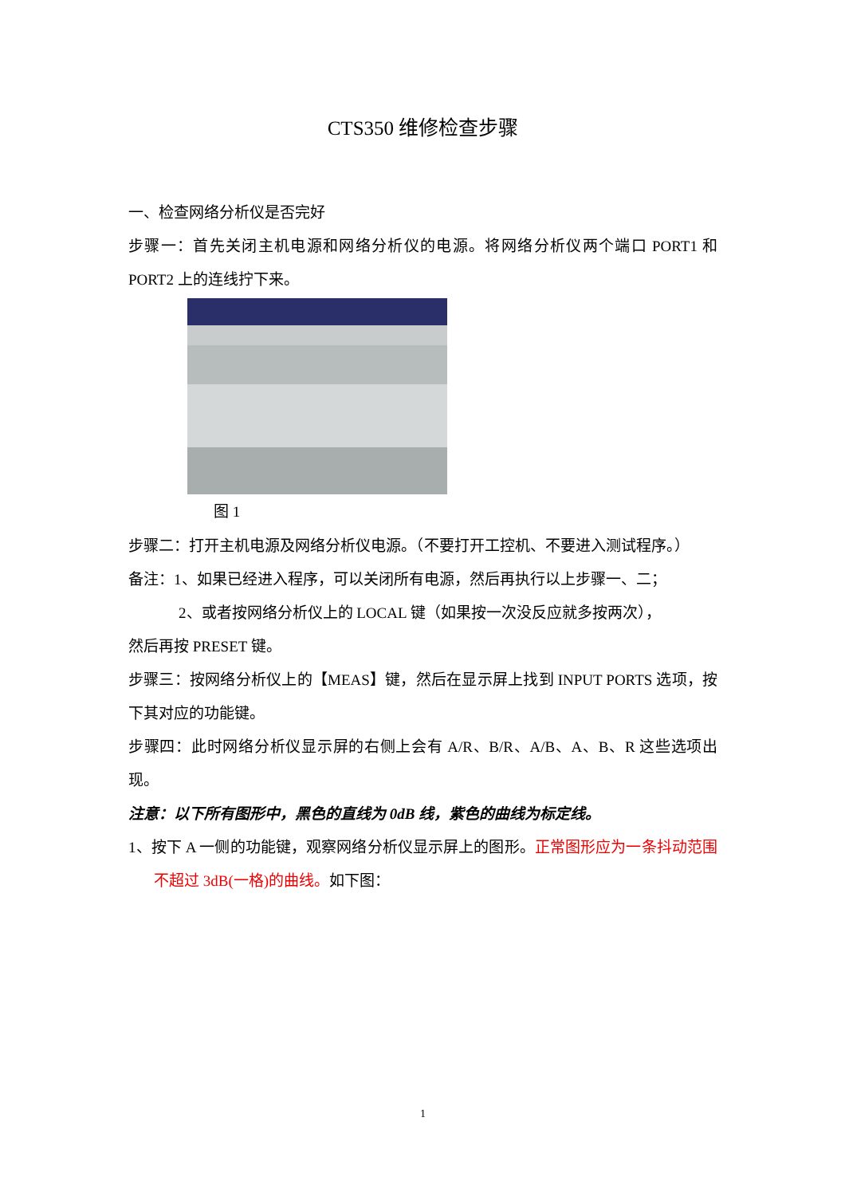CTS350 维修检查步骤
一、检查网络分析仪是否完好
步骤一：首先关闭主机电源和网络分析仪的电源。将网络分析仪两个端口 PORT1 和 PORT2 上的连线拧下来。
图 1
步骤二：打开主机电源及网络分析仪电源。（不要打开工控机、不要进入测试程序。）
备注：1、如果已经进入程序，可以关闭所有电源，然后再执行以上步骤一、二；
2、或者按网络分析仪上的 LOCAL 键（如果按一次没反应就多按两次），
然后再按 PRESET 键。
步骤三：按网络分析仪上的【MEAS】键，然后在显示屏上找到 INPUT PORTS 选项，按下其对应的功能键。
步骤四：此时网络分析仪显示屏的右侧上会有 A/R、B/R、A/B、A、B、R 这些选项出现。
注意：以下所有图形中，黑色的直线为 0dB 线，紫色的曲线为标定线。
1、按下 A 一侧的功能键，观察网络分析仪显示屏上的图形。正常图形应为一条抖动范围不超过 3dB(一格)的曲线。如下图：
1